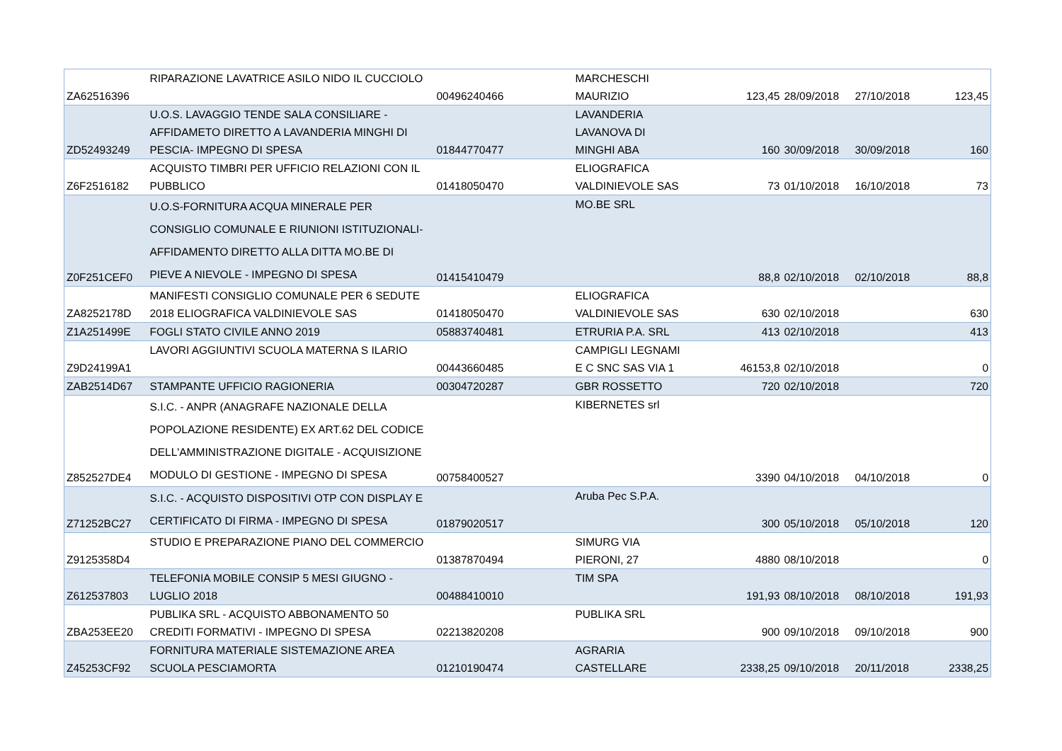| ZA62516396 | RIPARAZIONE LAVATRICE ASILO NIDO IL CUCCIOLO | 00496240466 | MARCHESCHI MAURIZIO | 123,45 | 28/09/2018 | 27/10/2018 | 123,45 |
| ZD52493249 | U.O.S. LAVAGGIO TENDE SALA CONSILIARE - AFFIDAMETO DIRETTO A LAVANDERIA MINGHI DI PESCIA- IMPEGNO DI SPESA | 01844770477 | LAVANDERIA LAVANOVA DI MINGHI ABA | 160 | 30/09/2018 | 30/09/2018 | 160 |
| Z6F2516182 | ACQUISTO TIMBRI PER UFFICIO RELAZIONI CON IL PUBBLICO | 01418050470 | ELIOGRAFICA VALDINIEVOLE SAS | 73 | 01/10/2018 | 16/10/2018 | 73 |
| Z0F251CEF0 | U.O.S-FORNITURA ACQUA MINERALE PER CONSIGLIO COMUNALE E RIUNIONI ISTITUZIONALI- AFFIDAMENTO DIRETTO ALLA DITTA MO.BE DI PIEVE A NIEVOLE - IMPEGNO DI SPESA | 01415410479 | MO.BE SRL | 88,8 | 02/10/2018 | 02/10/2018 | 88,8 |
| ZA8252178D | MANIFESTI CONSIGLIO COMUNALE PER 6 SEDUTE 2018 ELIOGRAFICA VALDINIEVOLE SAS | 01418050470 | ELIOGRAFICA VALDINIEVOLE SAS | 630 | 02/10/2018 | | 630 |
| Z1A251499E | FOGLI STATO CIVILE ANNO 2019 | 05883740481 | ETRURIA P.A. SRL | 413 | 02/10/2018 | | 413 |
| Z9D24199A1 | LAVORI AGGIUNTIVI SCUOLA MATERNA S ILARIO | 00443660485 | CAMPIGLI LEGNAMI E C SNC SAS VIA 1 | 46153,8 | 02/10/2018 | | 0 |
| ZAB2514D67 | STAMPANTE UFFICIO RAGIONERIA | 00304720287 | GBR ROSSETTO | 720 | 02/10/2018 | | 720 |
| Z852527DE4 | S.I.C. - ANPR (ANAGRAFE NAZIONALE DELLA POPOLAZIONE RESIDENTE) EX ART.62 DEL CODICE DELL'AMMINISTRAZIONE DIGITALE - ACQUISIZIONE MODULO DI GESTIONE - IMPEGNO DI SPESA | 00758400527 | KIBERNETES srl | 3390 | 04/10/2018 | 04/10/2018 | 0 |
| Z71252BC27 | S.I.C. - ACQUISTO DISPOSITIVI OTP CON DISPLAY E CERTIFICATO DI FIRMA - IMPEGNO DI SPESA | 01879020517 | Aruba Pec S.P.A. | 300 | 05/10/2018 | 05/10/2018 | 120 |
| Z9125358D4 | STUDIO E PREPARAZIONE PIANO DEL COMMERCIO | 01387870494 | SIMURG VIA PIERONI, 27 | 4880 | 08/10/2018 | | 0 |
| Z612537803 | TELEFONIA MOBILE CONSIP 5 MESI GIUGNO - LUGLIO 2018 | 00488410010 | TIM SPA | 191,93 | 08/10/2018 | 08/10/2018 | 191,93 |
| ZBA253EE20 | PUBLIKA SRL - ACQUISTO ABBONAMENTO 50 CREDITI FORMATIVI - IMPEGNO DI SPESA | 02213820208 | PUBLIKA SRL | 900 | 09/10/2018 | 09/10/2018 | 900 |
| Z45253CF92 | FORNITURA MATERIALE SISTEMAZIONE AREA SCUOLA PESCIAMORTA | 01210190474 | AGRARIA CASTELLARE | 2338,25 | 09/10/2018 | 20/11/2018 | 2338,25 |